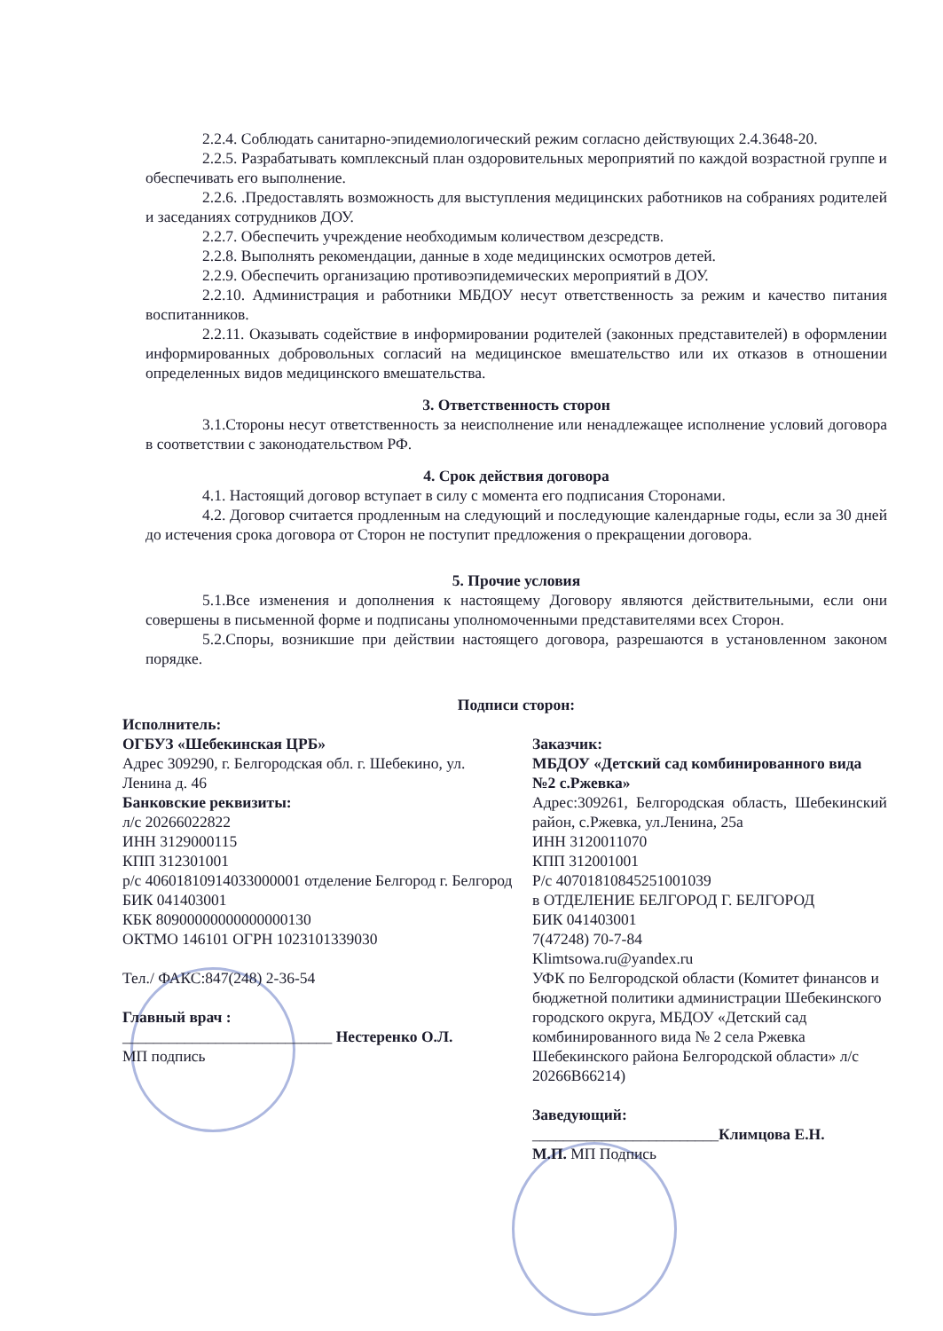2.2.4. Соблюдать санитарно-эпидемиологический режим согласно действующих 2.4.3648-20.
2.2.5. Разрабатывать комплексный план оздоровительных мероприятий по каждой возрастной группе и обеспечивать его выполнение.
2.2.6. .Предоставлять возможность для выступления медицинских работников на собраниях родителей и заседаниях сотрудников ДОУ.
2.2.7. Обеспечить учреждение необходимым количеством дезсредств.
2.2.8. Выполнять рекомендации, данные в ходе медицинских осмотров детей.
2.2.9. Обеспечить организацию противоэпидемических мероприятий в ДОУ.
2.2.10. Администрация и работники МБДОУ несут ответственность за режим и качество питания воспитанников.
2.2.11. Оказывать содействие в информировании родителей (законных представителей) в оформлении информированных добровольных согласий на медицинское вмешательство или их отказов в отношении определенных видов медицинского вмешательства.
3. Ответственность сторон
3.1.Стороны несут ответственность за неисполнение или ненадлежащее исполнение условий договора в соответствии с законодательством РФ.
4. Срок действия договора
4.1. Настоящий договор вступает в силу с момента его подписания Сторонами.
4.2. Договор считается продленным на следующий и последующие календарные годы, если за 30 дней до истечения срока договора от Сторон не поступит предложения о прекращении договора.
5. Прочие условия
5.1.Все изменения и дополнения к настоящему Договору являются действительными, если они совершены в письменной форме и подписаны уполномоченными представителями всех Сторон.
5.2.Споры, возникшие при действии настоящего договора, разрешаются в установленном законом порядке.
Подписи сторон:
Исполнитель:
ОГБУЗ «Шебекинская ЦРБ»
Адрес 309290, г. Белгородская обл. г. Шебекино, ул. Ленина д. 46
Банковские реквизиты:
л/с 20266022822
ИНН 3129000115
КПП 312301001
р/с 40601810914033000001 отделение Белгород г. Белгород БИК 041403001
КБК 80900000000000000130
ОКТМО 146101 ОГРН 1023101339030
Тел./ ФАКС:847(248) 2-36-54
Главный врач :
___________________________ Нестеренко О.Л.
МП подпись
Заказчик:
МБДОУ «Детский сад комбинированного вида №2 с.Ржевка»
Адрес:309261, Белгородская область, Шебекинский район, с.Ржевка, ул.Ленина, 25а
ИНН 3120011070
КПП 312001001
Р/с 40701810845251001039
в ОТДЕЛЕНИЕ БЕЛГОРОД Г. БЕЛГОРОД
БИК 041403001
7(47248) 70-7-84
Klimtsowa.ru@yandex.ru
УФК по Белгородской области (Комитет финансов и бюджетной политики администрации Шебекинского городского округа, МБДОУ «Детский сад комбинированного вида № 2 села Ржевка Шебекинского района Белгородской области» л/с 20266В66214)
Заведующий:
________________________Климцова Е.Н.
М.П. МП Подпись